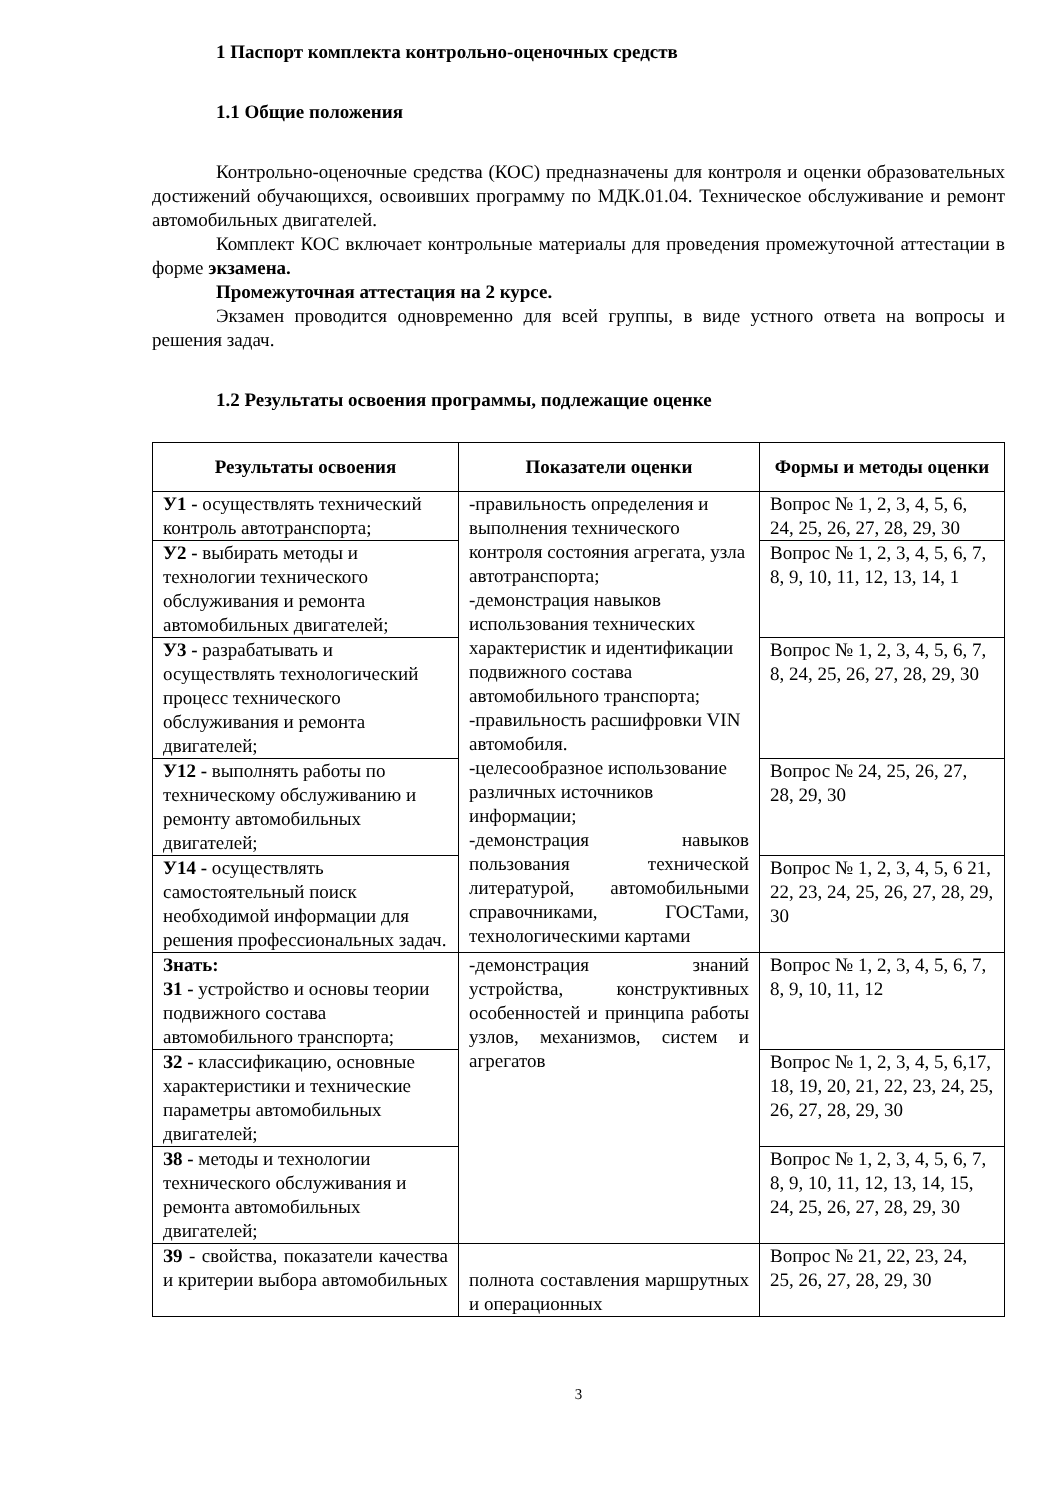1 Паспорт комплекта контрольно-оценочных средств
1.1 Общие положения
Контрольно-оценочные средства (КОС) предназначены для контроля и оценки образовательных достижений обучающихся, освоивших программу по МДК.01.04. Техническое обслуживание и ремонт автомобильных двигателей.
Комплект КОС включает контрольные материалы для проведения промежуточной аттестации в форме экзамена.
Промежуточная аттестация на 2 курсе.
Экзамен проводится одновременно для всей группы, в виде устного ответа на вопросы и решения задач.
1.2 Результаты освоения программы, подлежащие оценке
| Результаты освоения | Показатели оценки | Формы и методы оценки |
| --- | --- | --- |
| У1 - осуществлять технический контроль автотранспорта; | -правильность определения и выполнения технического контроля состояния агрегата, узла автотранспорта; -демонстрация навыков использования технических характеристик и идентификации подвижного состава автомобильного транспорта; -правильность расшифровки VIN автомобиля. -целесообразное использование различных источников информации; -демонстрация навыков пользования технической литературой, автомобильными справочниками, ГОСТами, технологическими картами | Вопрос № 1, 2, 3, 4, 5, 6, 24, 25, 26, 27, 28, 29, 30 |
| У2 - выбирать методы и технологии технического обслуживания и ремонта автомобильных двигателей; | | Вопрос № 1, 2, 3, 4, 5, 6, 7, 8, 9, 10, 11, 12, 13, 14, 1 |
| У3 - разрабатывать и осуществлять технологический процесс технического обслуживания и ремонта двигателей; | | Вопрос № 1, 2, 3, 4, 5, 6, 7, 8, 24, 25, 26, 27, 28, 29, 30 |
| У12 - выполнять работы по техническому обслуживанию и ремонту автомобильных двигателей; | | Вопрос № 24, 25, 26, 27, 28, 29, 30 |
| У14 - осуществлять самостоятельный поиск необходимой информации для решения профессиональных задач. | | Вопрос № 1, 2, 3, 4, 5, 6 21, 22, 23, 24, 25, 26, 27, 28, 29, 30 |
| Знать: З1 - устройство и основы теории подвижного состава автомобильного транспорта; | -демонстрация знаний устройства, конструктивных особенностей и принципа работы узлов, механизмов, систем и агрегатов | Вопрос № 1, 2, 3, 4, 5, 6, 7, 8, 9, 10, 11, 12 |
| З2 - классификацию, основные характеристики и технические параметры автомобильных двигателей; | | Вопрос № 1, 2, 3, 4, 5, 6,17, 18, 19, 20, 21, 22, 23, 24, 25, 26, 27, 28, 29, 30 |
| З8 - методы и технологии технического обслуживания и ремонта автомобильных двигателей; | | Вопрос № 1, 2, 3, 4, 5, 6, 7, 8, 9, 10, 11, 12, 13, 14, 15, 24, 25, 26, 27, 28, 29, 30 |
| З9 - свойства, показатели качества и критерии выбора автомобильных | полнота составления маршрутных и операционных | Вопрос № 21, 22, 23, 24, 25, 26, 27, 28, 29, 30 |
3